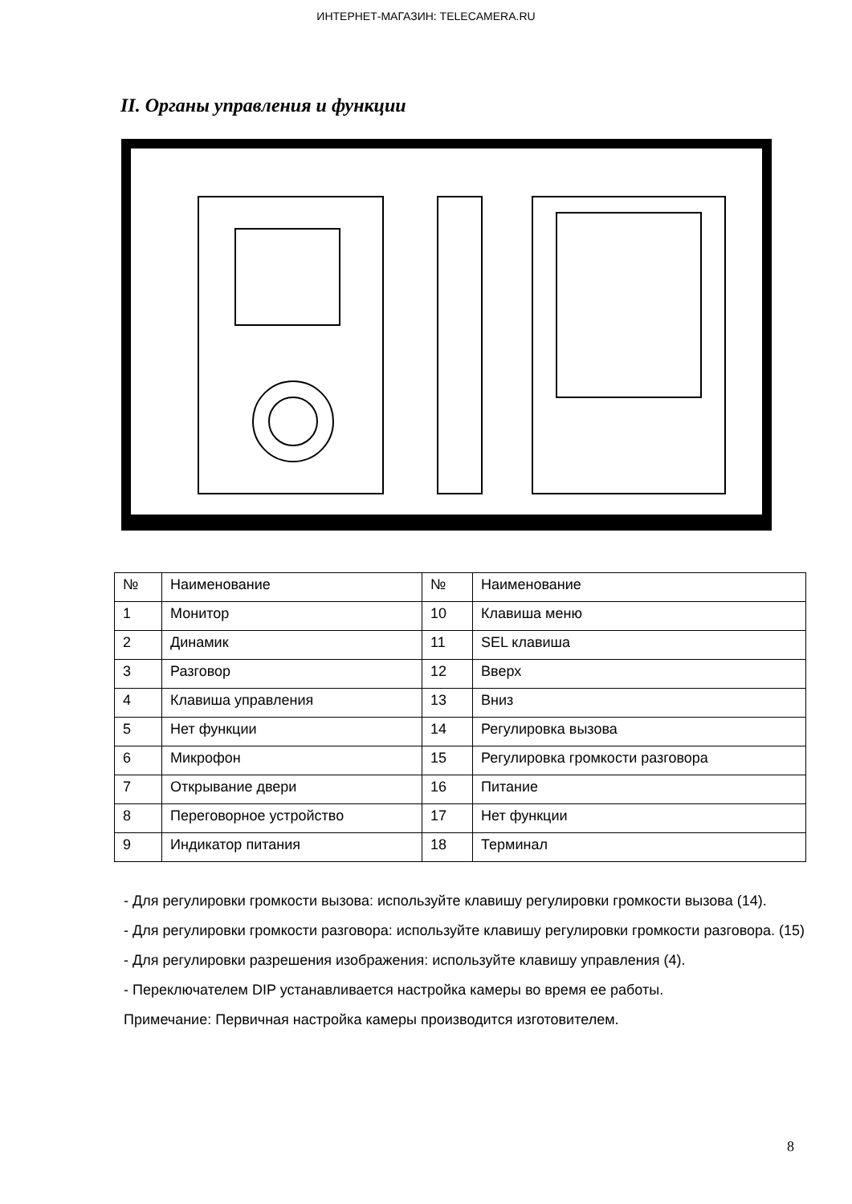ИНТЕРНЕТ-МАГАЗИН: TELECAMERA.RU
II. Органы управления и функции
| № | Наименование | № | Наименование |
| 1 | Монитор | 10 | Клавиша меню |
| 2 | Динамик | 11 | SEL клавиша |
| 3 | Разговор | 12 | Вверх |
| 4 | Клавиша управления | 13 | Вниз |
| 5 | Нет функции | 14 | Регулировка вызова |
| 6 | Микрофон | 15 | Регулировка громкости разговора |
| 7 | Открывание двери | 16 | Питание |
| 8 | Переговорное устройство | 17 | Нет функции |
| 9 | Индикатор питания | 18 | Терминал |
- Для регулировки громкости вызова: используйте клавишу регулировки громкости вызова (14).
- Для регулировки громкости разговора: используйте клавишу регулировки громкости разговора. (15)
- Для регулировки разрешения изображения: используйте клавишу управления (4).
- Переключателем DIP устанавливается настройка камеры во время ее работы.
Примечание: Первичная настройка камеры производится изготовителем.
8